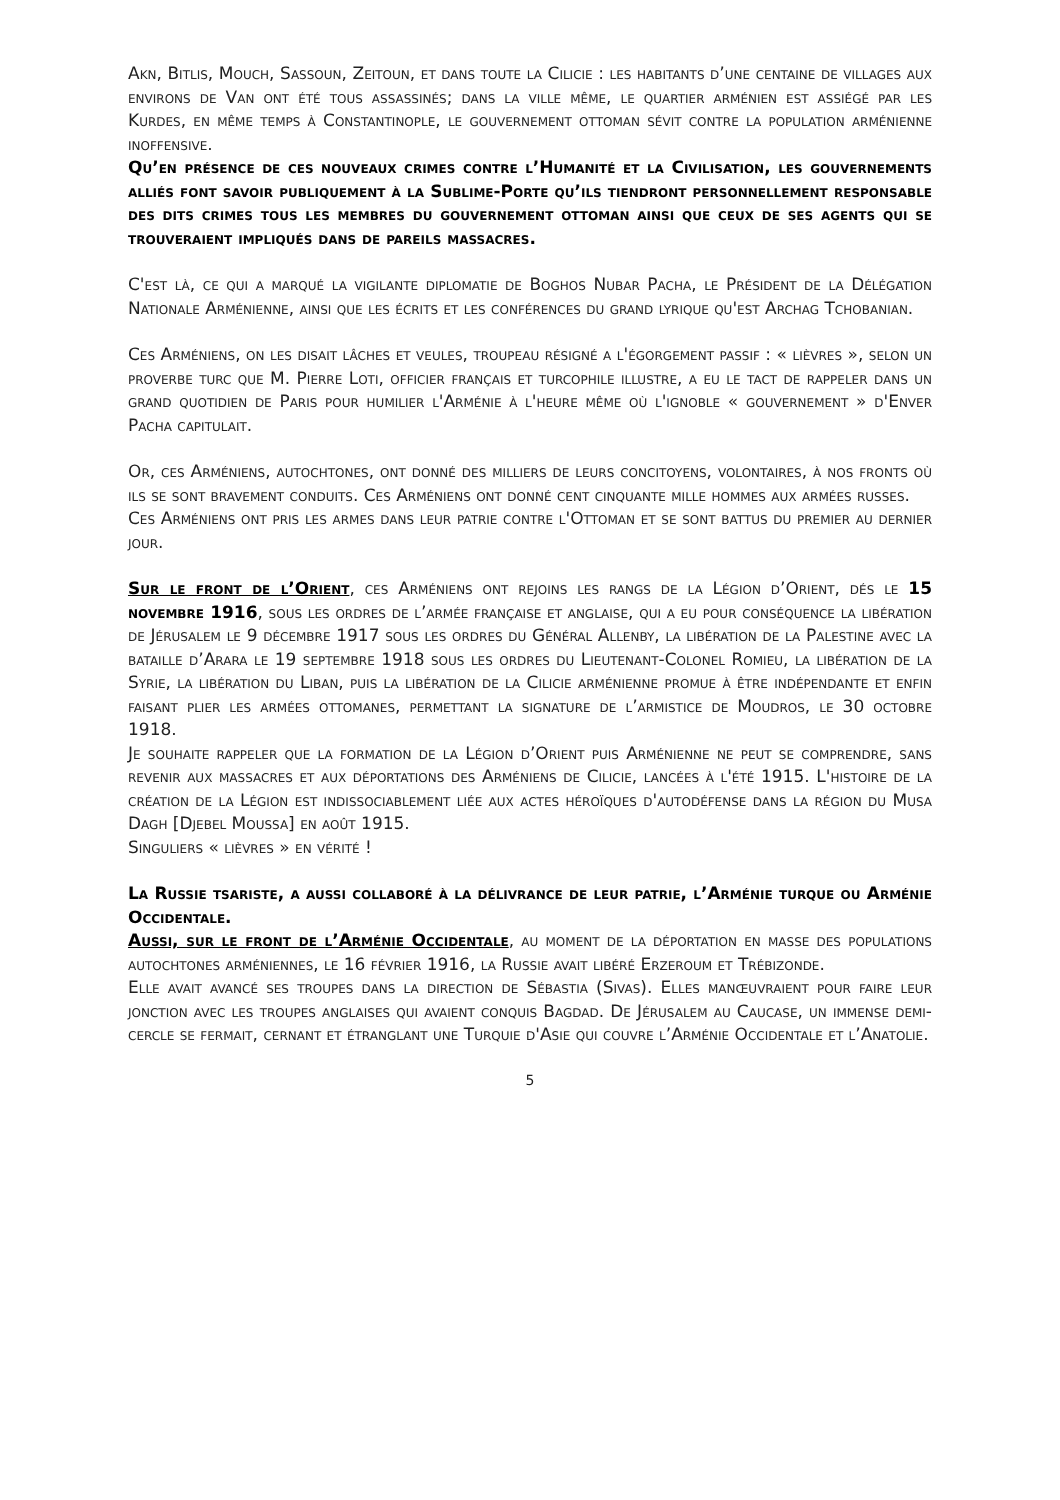Akn, Bitlis, Mouch, Sassoun, Zeitoun, et dans toute la Cilicie : les habitants d’une centaine de villages aux environs de Van ont été tous assassinés; dans la ville même, le quartier arménien est assiégé par les Kurdes, en même temps à Constantinople, le gouvernement ottoman sévit contre la population arménienne inoffensive.
Qu’en présence de ces nouveaux crimes contre l’Humanité et la Civilisation, les gouvernements alliés font savoir publiquement à la Sublime-Porte qu’ils tiendront personnellement responsable des dits crimes tous les membres du gouvernement ottoman ainsi que ceux de ses agents qui se trouveraient impliqués dans de pareils massacres.
C'est là, ce qui a marqué la vigilante diplomatie de Boghos Nubar Pacha, le Président de la Délégation Nationale Arménienne, ainsi que les écrits et les conférences du grand lyrique qu'est Archag Tchobanian.
Ces Arméniens, on les disait lâches et veules, troupeau résigné a l'égorgement passif : « lièvres », selon un proverbe turc que M. Pierre Loti, officier français et turcophile illustre, a eu le tact de rappeler dans un grand quotidien de Paris pour humilier l'Arménie à l'heure même où l'ignoble « gouvernement » d'Enver Pacha capitulait.
Or, ces Arméniens, autochtones, ont donné des milliers de leurs concitoyens, volontaires, à nos fronts où ils se sont bravement conduits. Ces Arméniens ont donné cent cinquante mille hommes aux armées russes.
Ces Arméniens ont pris les armes dans leur patrie contre l'Ottoman et se sont battus du premier au dernier jour.
Sur le front de l’Orient, ces Arméniens ont rejoins les rangs de la Légion d’Orient, dés le 15 novembre 1916, sous les ordres de l’armée française et anglaise, qui a eu pour conséquence la libération de Jérusalem le 9 décembre 1917 sous les ordres du Général Allenby, la libération de la Palestine avec la bataille d’Arara le 19 septembre 1918 sous les ordres du Lieutenant-Colonel Romieu, la libération de la Syrie, la libération du Liban, puis la libération de la Cilicie arménienne promue à être indépendante et enfin faisant plier les armées ottomanes, permettant la signature de l’armistice de Moudros, le 30 octobre 1918.
Je souhaite rappeler que la formation de la Légion d’Orient puis Arménienne ne peut se comprendre, sans revenir aux massacres et aux déportations des Arméniens de Cilicie, lancées à l'été 1915. L'histoire de la création de la Légion est indissociablement liée aux actes héroïques d'autodéfense dans la région du Musa Dagh [Djebel Moussa] en août 1915.
Singuliers « lièvres » en vérité !
La Russie tsariste, a aussi collaboré à la délivrance de leur patrie, l’Arménie turque ou Arménie Occidentale.
Aussi, sur le front de l’Arménie Occidentale, au moment de la déportation en masse des populations autochtones arméniennes, le 16 février 1916, la Russie avait libéré Erzeroum et Trébizonde.
Elle avait avancé ses troupes dans la direction de Sébastia (Sivas). Elles manœuvraient pour faire leur jonction avec les troupes anglaises qui avaient conquis Bagdad. De Jérusalem au Caucase, un immense demi-cercle se fermait, cernant et étranglant une Turquie d'Asie qui couvre l’Arménie Occidentale et l’Anatolie.
5